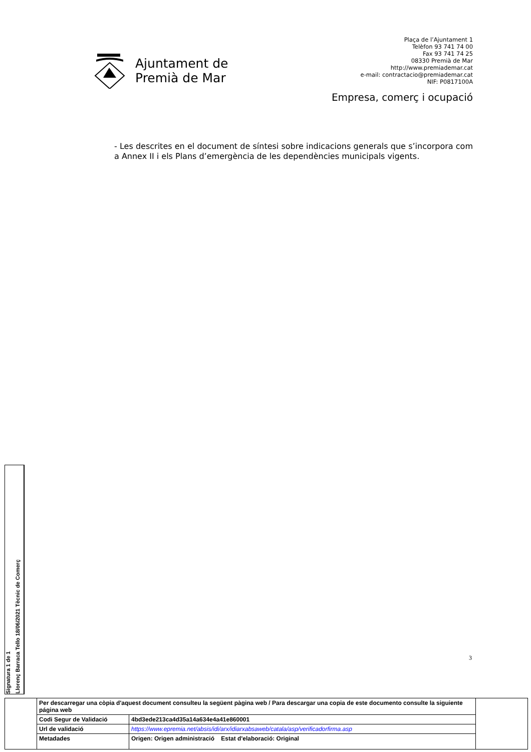Ajuntament de
Premià de Mar
Plaça de l’Ajuntament 1
Telèfon 93 741 74 00
Fax 93 741 74 25
08330 Premià de Mar
http://www.premiademar.cat
e-mail: contractacio@premiademar.cat
NIF: P0817100A
Empresa, comerç i ocupació
- Les descrites en el document de síntesi sobre indicacions generals que s’incorpora com a Annex II i els Plans d’emergència de les dependències municipals vigents.
3
Signatura 1 de 1
Llorenç Barraca Tello 18/06/2021 Tècnic de Comerç
| | Per descarregar una còpia d'aquest document consulteu la següent pàgina web / Para descargar una copia de este documento consulte la siguiente página web | | |
| | Codi Segur de Validació | 4bd3ede213ca4d35a14a634e4a41e860001 | |
| | Url de validació | https://www.epremia.net/absis/idi/arx/idiarxabsaweb/catala/asp/verificadorfirma.asp | |
| | Metadades | Origen: Origen administració Estat d'elaboració: Original | |